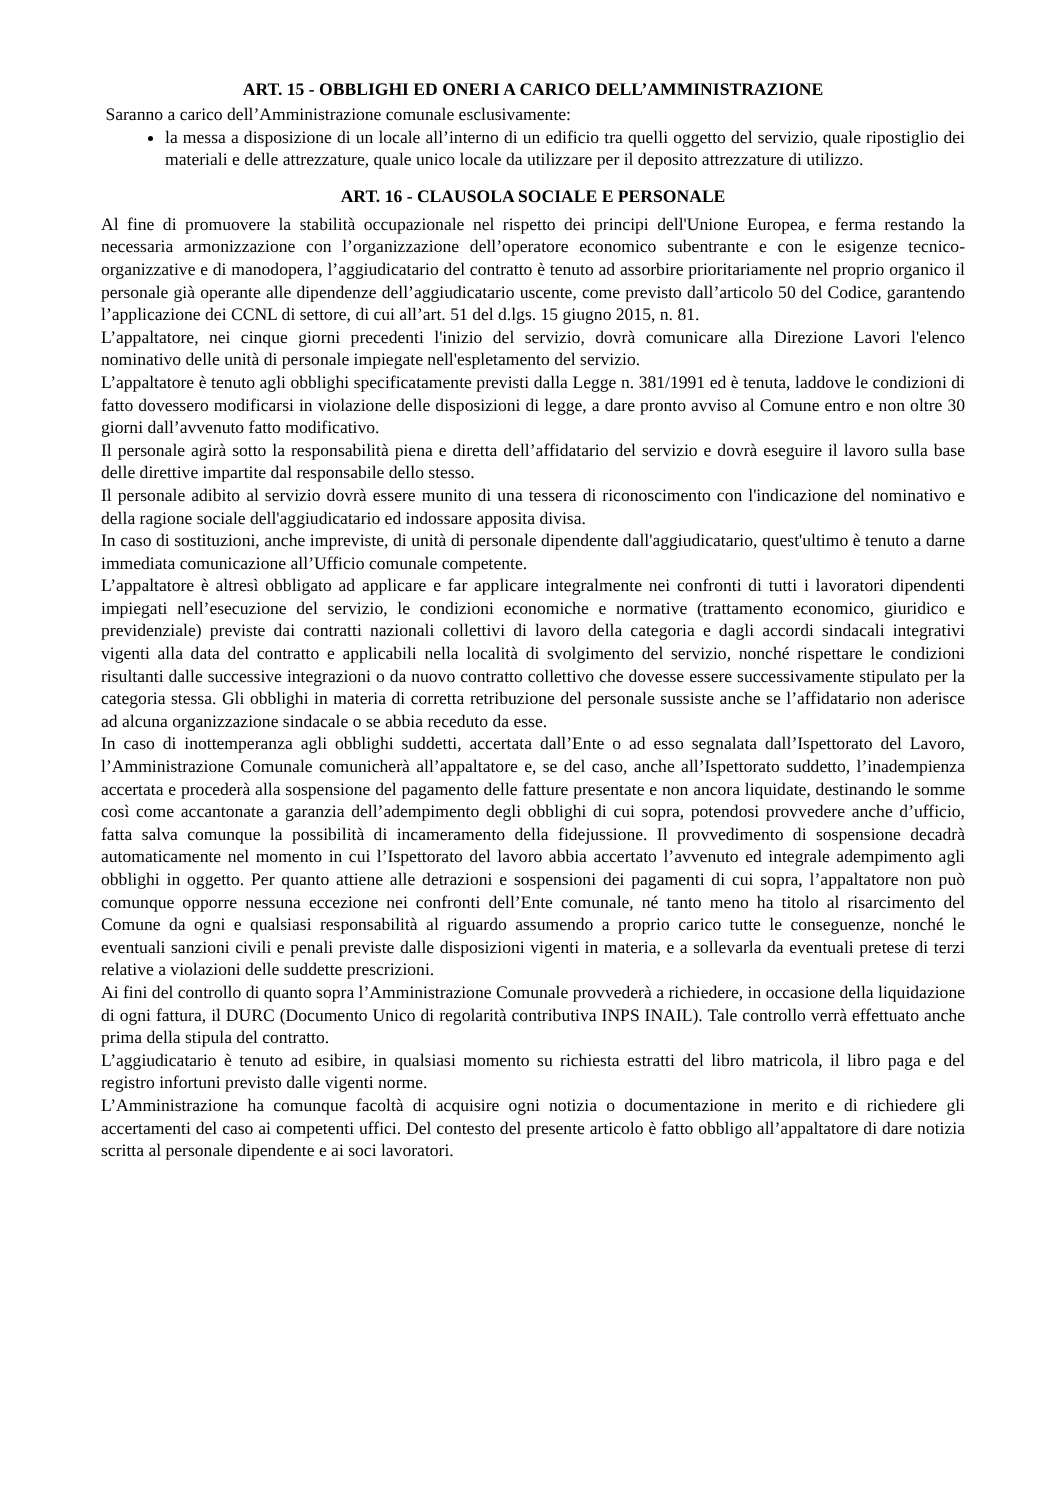ART. 15 - OBBLIGHI ED ONERI A CARICO DELL’AMMINISTRAZIONE
Saranno a carico dell’Amministrazione comunale esclusivamente:
la messa a disposizione di un locale all’interno di un edificio tra quelli oggetto del servizio, quale ripostiglio dei materiali e delle attrezzature, quale unico locale da utilizzare per il deposito attrezzature di utilizzo.
ART. 16 - CLAUSOLA SOCIALE E PERSONALE
Al fine di promuovere la stabilità occupazionale nel rispetto dei principi dell'Unione Europea, e ferma restando la necessaria armonizzazione con l’organizzazione dell’operatore economico subentrante e con le esigenze tecnico-organizzative e di manodopera, l’aggiudicatario del contratto è tenuto ad assorbire prioritariamente nel proprio organico il personale già operante alle dipendenze dell’aggiudicatario uscente, come previsto dall’articolo 50 del Codice, garantendo l’applicazione dei CCNL di settore, di cui all’art. 51 del d.lgs. 15 giugno 2015, n. 81.
L’appaltatore, nei cinque giorni precedenti l'inizio del servizio, dovrà comunicare alla Direzione Lavori l'elenco nominativo delle unità di personale impiegate nell'espletamento del servizio.
L’appaltatore è tenuto agli obblighi specificatamente previsti dalla Legge n. 381/1991 ed è tenuta, laddove le condizioni di fatto dovessero modificarsi in violazione delle disposizioni di legge, a dare pronto avviso al Comune entro e non oltre 30 giorni dall’avvenuto fatto modificativo.
Il personale agirà sotto la responsabilità piena e diretta dell’affidatario del servizio e dovrà eseguire il lavoro sulla base delle direttive impartite dal responsabile dello stesso.
Il personale adibito al servizio dovrà essere munito di una tessera di riconoscimento con l'indicazione del nominativo e della ragione sociale dell'aggiudicatario ed indossare apposita divisa.
In caso di sostituzioni, anche impreviste, di unità di personale dipendente dall'aggiudicatario, quest'ultimo è tenuto a darne immediata comunicazione all’Ufficio comunale competente.
L’appaltatore è altresì obbligato ad applicare e far applicare integralmente nei confronti di tutti i lavoratori dipendenti impiegati nell’esecuzione del servizio, le condizioni economiche e normative (trattamento economico, giuridico e previdenziale) previste dai contratti nazionali collettivi di lavoro della categoria e dagli accordi sindacali integrativi vigenti alla data del contratto e applicabili nella località di svolgimento del servizio, nonché rispettare le condizioni risultanti dalle successive integrazioni o da nuovo contratto collettivo che dovesse essere successivamente stipulato per la categoria stessa. Gli obblighi in materia di corretta retribuzione del personale sussiste anche se l’affidatario non aderisce ad alcuna organizzazione sindacale o se abbia receduto da esse.
In caso di inottemperanza agli obblighi suddetti, accertata dall’Ente o ad esso segnalata dall’Ispettorato del Lavoro, l’Amministrazione Comunale comunicherà all’appaltatore e, se del caso, anche all’Ispettorato suddetto, l’inadempienza accertata e procederà alla sospensione del pagamento delle fatture presentate e non ancora liquidate, destinando le somme così come accantonate a garanzia dell’adempimento degli obblighi di cui sopra, potendosi provvedere anche d’ufficio, fatta salva comunque la possibilità di incameramento della fidejussione. Il provvedimento di sospensione decadrà automaticamente nel momento in cui l’Ispettorato del lavoro abbia accertato l’avvenuto ed integrale adempimento agli obblighi in oggetto. Per quanto attiene alle detrazioni e sospensioni dei pagamenti di cui sopra, l’appaltatore non può comunque opporre nessuna eccezione nei confronti dell’Ente comunale, né tanto meno ha titolo al risarcimento del Comune da ogni e qualsiasi responsabilità al riguardo assumendo a proprio carico tutte le conseguenze, nonché le eventuali sanzioni civili e penali previste dalle disposizioni vigenti in materia, e a sollevarla da eventuali pretese di terzi relative a violazioni delle suddette prescrizioni.
Ai fini del controllo di quanto sopra l’Amministrazione Comunale provvederà a richiedere, in occasione della liquidazione di ogni fattura, il DURC (Documento Unico di regolarità contributiva INPS INAIL). Tale controllo verrà effettuato anche prima della stipula del contratto.
L’aggiudicatario è tenuto ad esibire, in qualsiasi momento su richiesta estratti del libro matricola, il libro paga e del registro infortuni previsto dalle vigenti norme.
L’Amministrazione ha comunque facoltà di acquisire ogni notizia o documentazione in merito e di richiedere gli accertamenti del caso ai competenti uffici. Del contesto del presente articolo è fatto obbligo all’appaltatore di dare notizia scritta al personale dipendente e ai soci lavoratori.